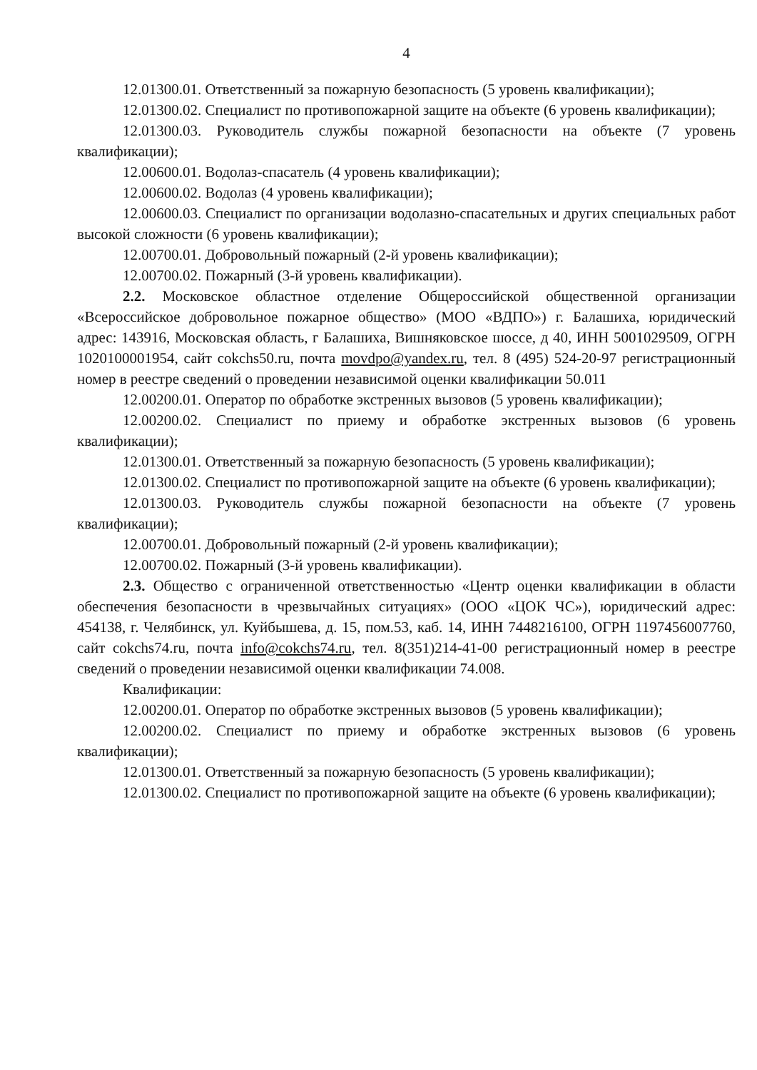4
12.01300.01. Ответственный за пожарную безопасность (5 уровень квалификации);
12.01300.02. Специалист по противопожарной защите на объекте (6 уровень квалификации);
12.01300.03. Руководитель службы пожарной безопасности на объекте (7 уровень квалификации);
12.00600.01. Водолаз-спасатель (4 уровень квалификации);
12.00600.02. Водолаз (4 уровень квалификации);
12.00600.03. Специалист по организации водолазно-спасательных и других специальных работ высокой сложности (6 уровень квалификации);
12.00700.01. Добровольный пожарный (2-й уровень квалификации);
12.00700.02. Пожарный (3-й уровень квалификации).
2.2. Московское областное отделение Общероссийской общественной организации «Всероссийское добровольное пожарное общество» (МОО «ВДПО») г. Балашиха, юридический адрес: 143916, Московская область, г Балашиха, Вишняковское шоссе, д 40, ИНН 5001029509, ОГРН 1020100001954, сайт cokchs50.ru, почта movdpo@yandex.ru, тел. 8 (495) 524-20-97 регистрационный номер в реестре сведений о проведении независимой оценки квалификации 50.011
12.00200.01. Оператор по обработке экстренных вызовов (5 уровень квалификации);
12.00200.02. Специалист по приему и обработке экстренных вызовов (6 уровень квалификации);
12.01300.01. Ответственный за пожарную безопасность (5 уровень квалификации);
12.01300.02. Специалист по противопожарной защите на объекте (6 уровень квалификации);
12.01300.03. Руководитель службы пожарной безопасности на объекте (7 уровень квалификации);
12.00700.01. Добровольный пожарный (2-й уровень квалификации);
12.00700.02. Пожарный (3-й уровень квалификации).
2.3. Общество с ограниченной ответственностью «Центр оценки квалификации в области обеспечения безопасности в чрезвычайных ситуациях» (ООО «ЦОК ЧС»), юридический адрес: 454138, г. Челябинск, ул. Куйбышева, д. 15, пом.53, каб. 14, ИНН 7448216100, ОГРН 1197456007760, сайт cokchs74.ru, почта info@cokchs74.ru, тел. 8(351)214-41-00 регистрационный номер в реестре сведений о проведении независимой оценки квалификации 74.008.
Квалификации:
12.00200.01. Оператор по обработке экстренных вызовов (5 уровень квалификации);
12.00200.02. Специалист по приему и обработке экстренных вызовов (6 уровень квалификации);
12.01300.01. Ответственный за пожарную безопасность (5 уровень квалификации);
12.01300.02. Специалист по противопожарной защите на объекте (6 уровень квалификации);